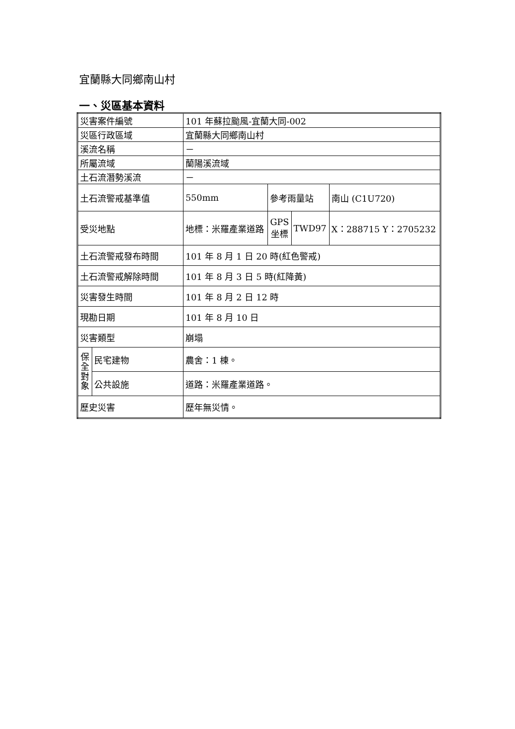宜蘭縣大同鄉南山村
一、災區基本資料
| 災害案件編號 | | | 101 年蘇拉颱風-宜蘭大同-002 | | | |
| 災區行政區域 | | | 宜蘭縣大同鄉南山村 | | | |
| 溪流名稱 | | | － | | | |
| 所屬流域 | | | 蘭陽溪流域 | | | |
| 土石流潛勢溪流 | | | － | | | |
| 土石流警戒基準值 | | | 550mm | 參考雨量站 | | 南山 (C1U720) |
| 受災地點 | | 地標：米羅產業道路 | | GPS 坐標 | TWD97 | X：288715 Y：2705232 |
| 土石流警戒發布時間 | | | 101 年 8 月 1 日 20 時(紅色警戒) | | | |
| 土石流警戒解除時間 | | | 101 年 8 月 3 日 5 時(紅降黃) | | | |
| 災害發生時間 | | | 101 年 8 月 2 日 12 時 | | | |
| 現勘日期 | | | 101 年 8 月 10 日 | | | |
| 災害類型 | | | 崩塌 | | | |
| 保 全 對 象 | 民宅建物 | | 農舍：1 棟。 | | | |
| | 公共設施 | | 道路：米羅產業道路。 | | | |
| 歷史災害 | | | 歷年無災情。 | | | |